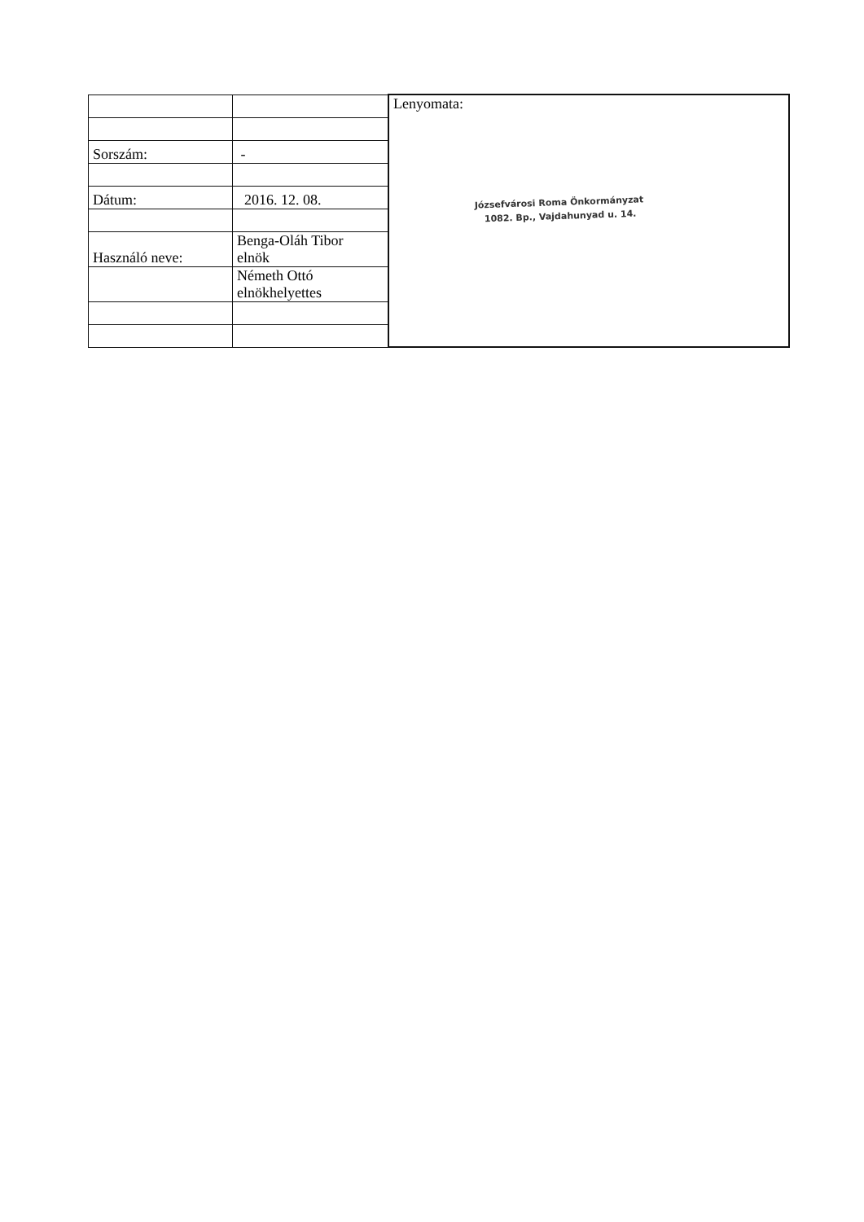| | | Lenyomata: Józsefvárosi Roma Önkormányzat 1082. Bp., Vajdahunyad u. 14. |
| Sorszám: | - | |
| Dátum: | 2016. 12. 08. | |
| Használó neve: | Benga-Oláh Tibor elnök | |
| | Németh Ottó elnökhelyettes | |